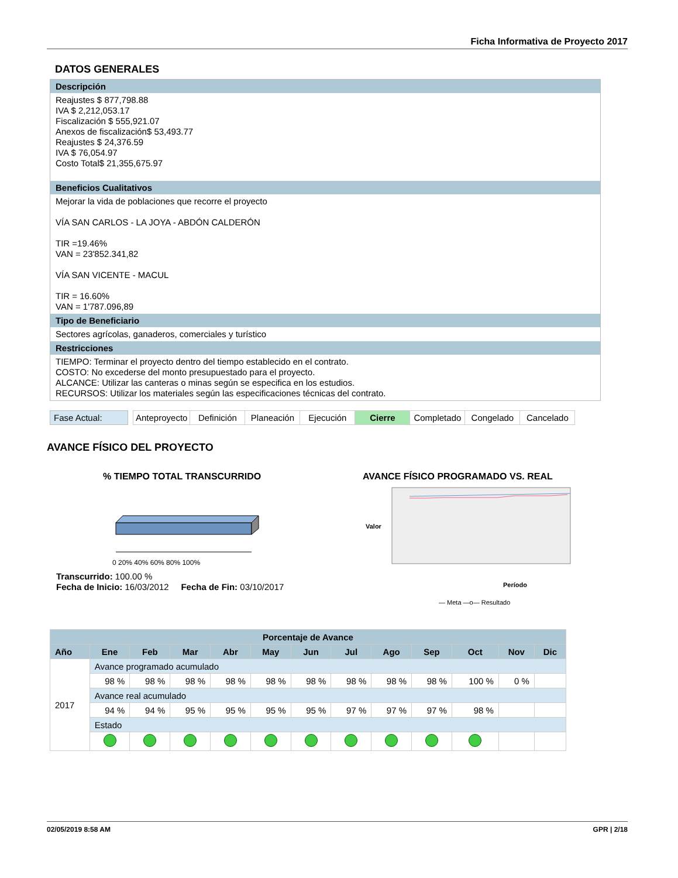Ficha Informativa de Proyecto 2017
DATOS GENERALES
Descripción
Reajustes $ 877,798.88
IVA $ 2,212,053.17
Fiscalización $ 555,921.07
Anexos de fiscalización$ 53,493.77
Reajustes $ 24,376.59
IVA $ 76,054.97
Costo Total$ 21,355,675.97
Beneficios Cualitativos
Mejorar la vida de poblaciones que recorre el proyecto
VÍA SAN CARLOS - LA JOYA - ABDÓN CALDERÓN
TIR =19.46%
VAN = 23'852.341,82
VÍA SAN VICENTE - MACUL
TIR = 16.60%
VAN = 1'787.096,89
Tipo de Beneficiario
Sectores agrícolas, ganaderos, comerciales y turístico
Restricciones
TIEMPO: Terminar el proyecto dentro del tiempo establecido en el contrato.
COSTO: No excederse del monto presupuestado para el proyecto.
ALCANCE: Utilizar las canteras o minas según se especifica en los estudios.
RECURSOS: Utilizar los materiales según las especificaciones técnicas del contrato.
Fase Actual:
| Anteproyecto | Definición | Planeación | Ejecución | Cierre | Completado | Congelado | Cancelado |
AVANCE FÍSICO DEL PROYECTO
% TIEMPO TOTAL TRANSCURRIDO
0 20% 40% 60% 80% 100%
Transcurrido: 100.00 %
Fecha de Inicio: 16/03/2012 Fecha de Fin: 03/10/2017
AVANCE FÍSICO PROGRAMADO VS. REAL
Valor
Período
— Meta —o— Resultado
| Porcentaje de Avance | | | | | | | | | | | | |
| --- | --- | --- | --- | --- | --- | --- | --- | --- | --- | --- | --- | --- |
| Año | Ene | Feb | Mar | Abr | May | Jun | Jul | Ago | Sep | Oct | Nov | Dic |
| 2017 | Avance programado acumulado | | | | | | | | | | | |
| | 98 % | 98 % | 98 % | 98 % | 98 % | 98 % | 98 % | 98 % | 98 % | 100 % | 0 % | |
| | Avance real acumulado | | | | | | | | | | | |
| | 94 % | 94 % | 95 % | 95 % | 95 % | 95 % | 97 % | 97 % | 97 % | 98 % | | |
| | Estado | | | | | | | | | | | |
02/05/2019 8:58 AM GPR | 2/18